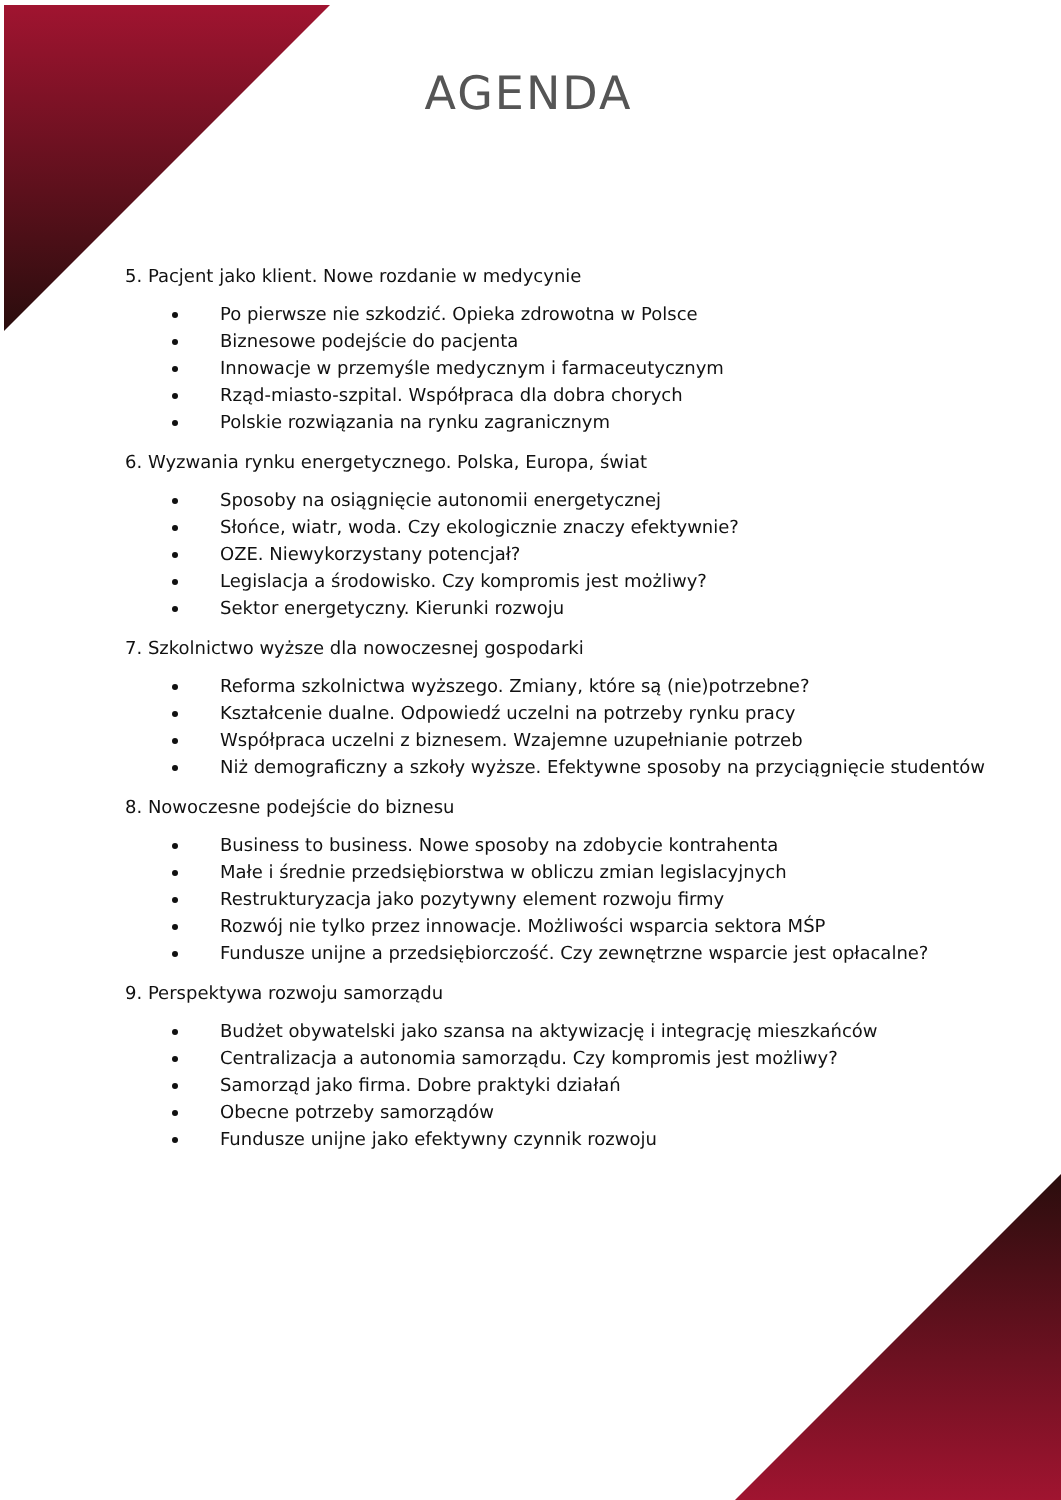AGENDA
5. Pacjent jako klient. Nowe rozdanie w medycynie
Po pierwsze nie szkodzić. Opieka zdrowotna w Polsce
Biznesowe podejście do pacjenta
Innowacje w przemyśle medycznym i farmaceutycznym
Rząd-miasto-szpital. Współpraca dla dobra chorych
Polskie rozwiązania na rynku zagranicznym
6. Wyzwania rynku energetycznego. Polska, Europa, świat
Sposoby na osiągnięcie autonomii energetycznej
Słońce, wiatr, woda. Czy ekologicznie znaczy efektywnie?
OZE. Niewykorzystany potencjał?
Legislacja a środowisko. Czy kompromis jest możliwy?
Sektor energetyczny. Kierunki rozwoju
7. Szkolnictwo wyższe dla nowoczesnej gospodarki
Reforma szkolnictwa wyższego. Zmiany, które są (nie)potrzebne?
Kształcenie dualne. Odpowiedź uczelni na potrzeby rynku pracy
Współpraca uczelni z biznesem. Wzajemne uzupełnianie potrzeb
Niż demograficzny a szkoły wyższe. Efektywne sposoby na przyciągnięcie studentów
8. Nowoczesne podejście do biznesu
Business to business. Nowe sposoby na zdobycie kontrahenta
Małe i średnie przedsiębiorstwa w obliczu zmian legislacyjnych
Restrukturyzacja jako pozytywny element rozwoju firmy
Rozwój nie tylko przez innowacje. Możliwości wsparcia sektora MŚP
Fundusze unijne a przedsiębiorczość. Czy zewnętrzne wsparcie jest opłacalne?
9. Perspektywa rozwoju samorządu
Budżet obywatelski jako szansa na aktywizację i integrację mieszkańców
Centralizacja a autonomia samorządu. Czy kompromis jest możliwy?
Samorząd jako firma. Dobre praktyki działań
Obecne potrzeby samorządów
Fundusze unijne jako efektywny czynnik rozwoju